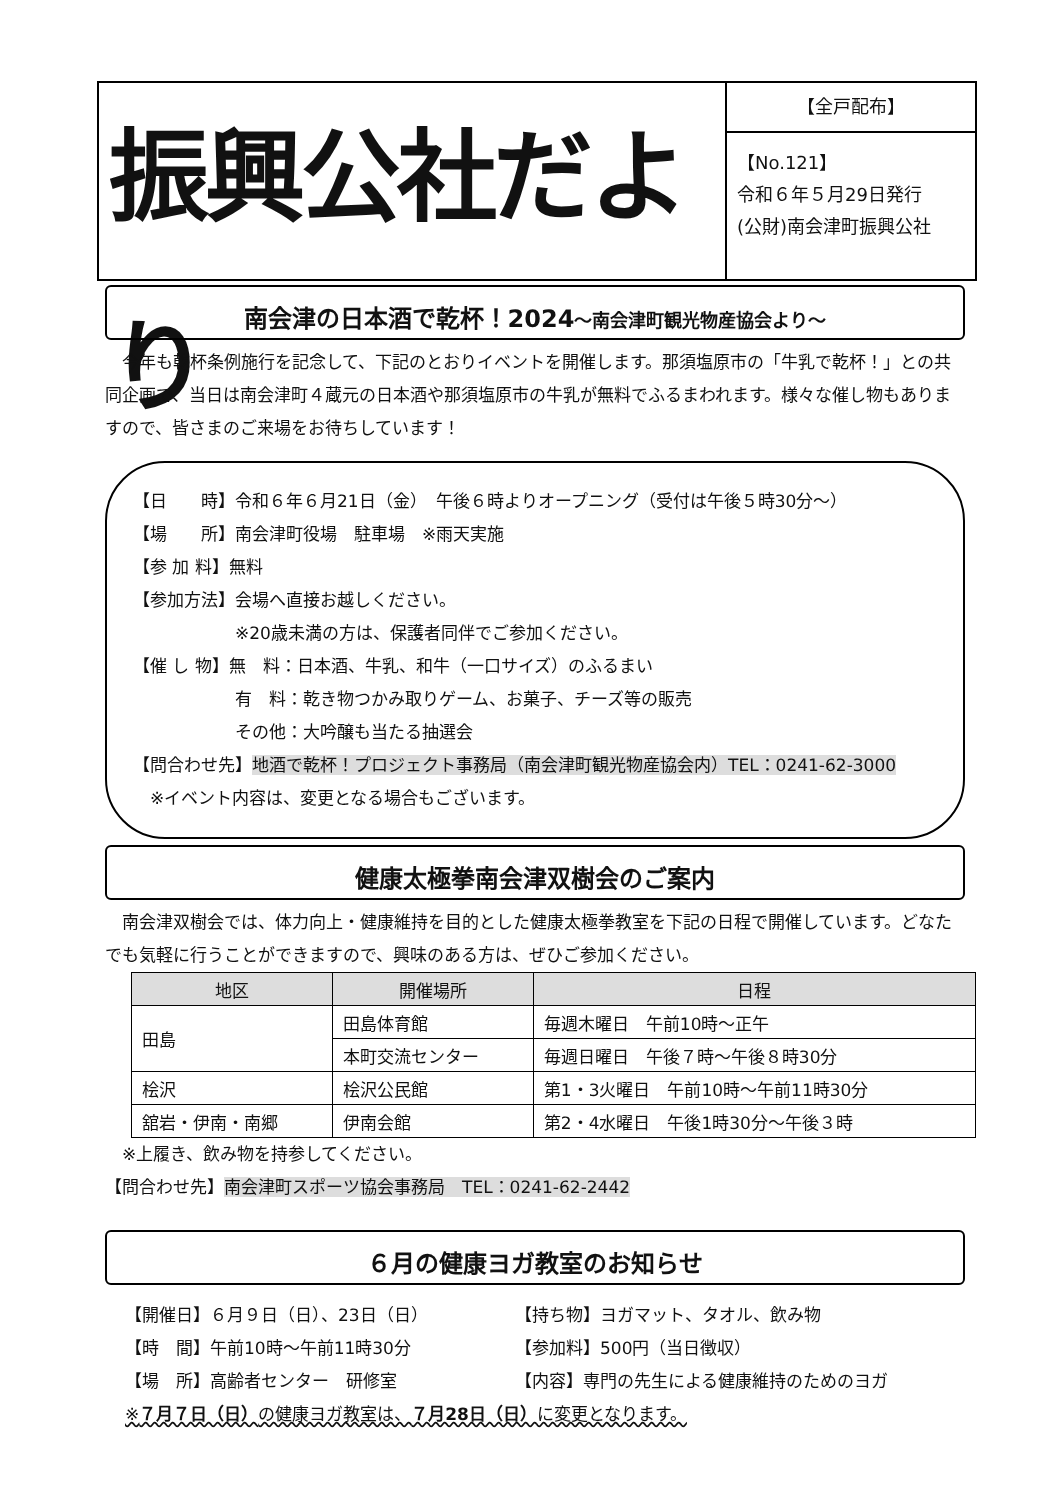振興公社だより
【全戸配布】
【No.121】
令和６年５月29日発行
(公財)南会津町振興公社
南会津の日本酒で乾杯！2024～南会津町観光物産協会より～
　今年も乾杯条例施行を記念して、下記のとおりイベントを開催します。那須塩原市の「牛乳で乾杯！」との共同企画で、当日は南会津町４蔵元の日本酒や那須塩原市の牛乳が無料でふるまわれます。様々な催し物もありますので、皆さまのご来場をお待ちしています！
【日　　時】令和６年６月21日（金）　午後６時よりオープニング（受付は午後５時30分～）
【場　　所】南会津町役場　駐車場　※雨天実施
【参 加 料】無料
【参加方法】会場へ直接お越しください。
　　　　　　※20歳未満の方は、保護者同伴でご参加ください。
【催 し 物】無　料：日本酒、牛乳、和牛（一口サイズ）のふるまい
　　　　　　有　料：乾き物つかみ取りゲーム、お菓子、チーズ等の販売
　　　　　　その他：大吟醸も当たる抽選会
【問合わせ先】地酒で乾杯！プロジェクト事務局（南会津町観光物産協会内）TEL：0241-62-3000
　※イベント内容は、変更となる場合もございます。
健康太極拳南会津双樹会のご案内
　南会津双樹会では、体力向上・健康維持を目的とした健康太極拳教室を下記の日程で開催しています。どなたでも気軽に行うことができますので、興味のある方は、ぜひご参加ください。
| 地区 | 開催場所 | 日程 |
| --- | --- | --- |
| 田島 | 田島体育館 | 毎週木曜日 午前10時～正午 |
| | 本町交流センター | 毎週日曜日 午後７時～午後８時30分 |
| 桧沢 | 桧沢公民館 | 第1・3火曜日 午前10時～午前11時30分 |
| 舘岩・伊南・南郷 | 伊南会館 | 第2・4水曜日 午後1時30分～午後３時 |
　※上履き、飲み物を持参してください。
【問合わせ先】南会津町スポーツ協会事務局　TEL：0241-62-2442
６月の健康ヨガ教室のお知らせ
【開催日】６月９日（日）、23日（日）
【時　間】午前10時～午前11時30分
【場　所】高齢者センター　研修室
【持ち物】ヨガマット、タオル、飲み物
【参加料】500円（当日徴収）
【内容】専門の先生による健康維持のためのヨガ
※７月７日（日）の健康ヨガ教室は、７月28日（日）に変更となります。